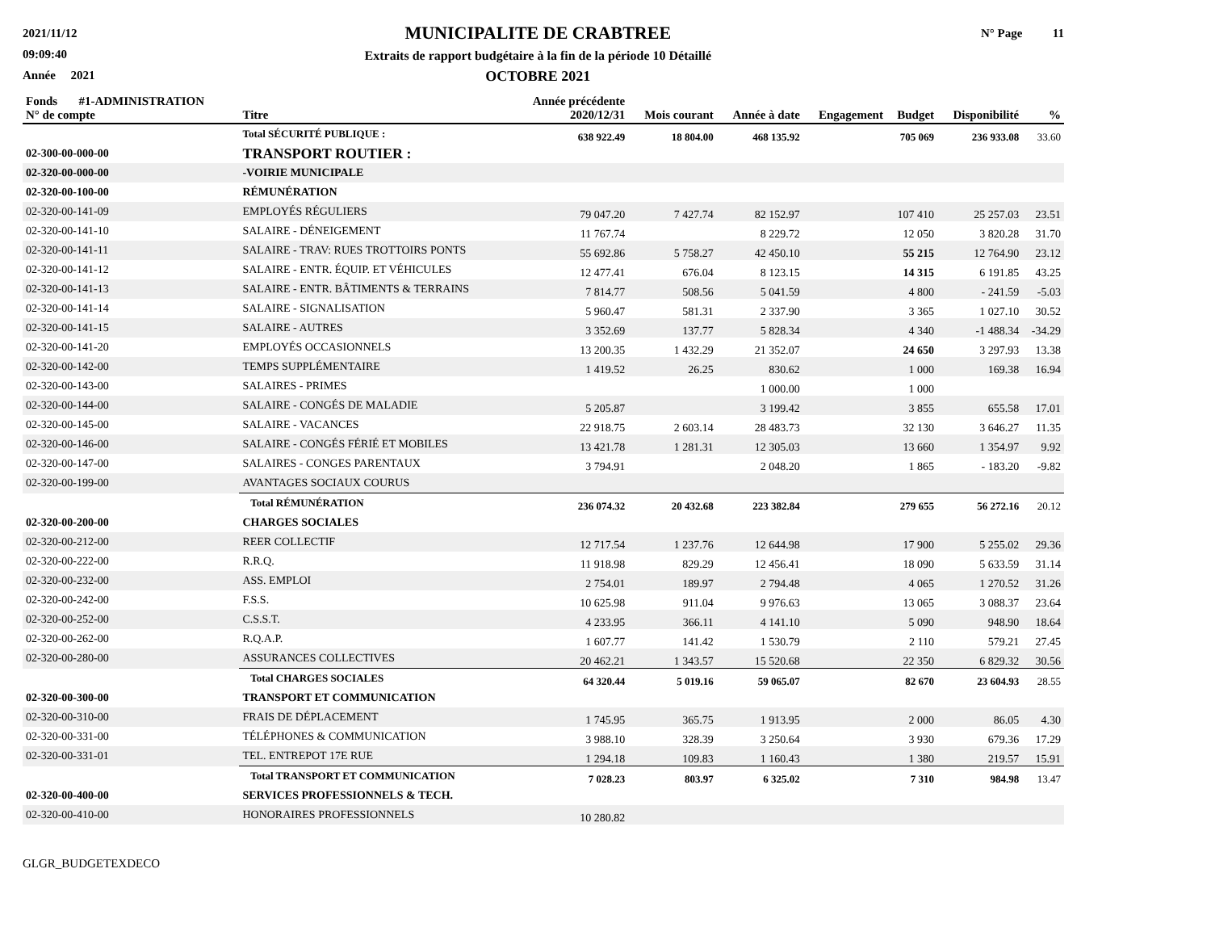2021/11/12
09:09:40
Année 2021
MUNICIPALITE DE CRABTREE
Extraits de rapport budgétaire à la fin de la période 10 Détaillé
OCTOBRE 2021
N° Page 11
| Fonds #1-ADMINISTRATION N° de compte | Titre | Année précédente 2020/12/31 | Mois courant | Année à date | Engagement | Budget | Disponibilité | % |
| --- | --- | --- | --- | --- | --- | --- | --- | --- |
| | Total SÉCURITÉ PUBLIQUE : | 638 922.49 | 18 804.00 | 468 135.92 | | 705 069 | 236 933.08 | 33.60 |
| 02-300-00-000-00 | TRANSPORT ROUTIER : | | | | | | | |
| 02-320-00-000-00 | -VOIRIE MUNICIPALE | | | | | | | |
| 02-320-00-100-00 | RÉMUNÉRATION | | | | | | | |
| 02-320-00-141-09 | EMPLOYÉS RÉGULIERS | 79 047.20 | 7 427.74 | 82 152.97 | | 107 410 | 25 257.03 | 23.51 |
| 02-320-00-141-10 | SALAIRE - DÉNEIGEMENT | 11 767.74 | | 8 229.72 | | 12 050 | 3 820.28 | 31.70 |
| 02-320-00-141-11 | SALAIRE - TRAV: RUES TROTTOIRS PONTS | 55 692.86 | 5 758.27 | 42 450.10 | | 55 215 | 12 764.90 | 23.12 |
| 02-320-00-141-12 | SALAIRE - ENTR. ÉQUIP. ET VÉHICULES | 12 477.41 | 676.04 | 8 123.15 | | 14 315 | 6 191.85 | 43.25 |
| 02-320-00-141-13 | SALAIRE - ENTR. BÂTIMENTS & TERRAINS | 7 814.77 | 508.56 | 5 041.59 | | 4 800 | - 241.59 | -5.03 |
| 02-320-00-141-14 | SALAIRE - SIGNALISATION | 5 960.47 | 581.31 | 2 337.90 | | 3 365 | 1 027.10 | 30.52 |
| 02-320-00-141-15 | SALAIRE - AUTRES | 3 352.69 | 137.77 | 5 828.34 | | 4 340 | -1 488.34 | -34.29 |
| 02-320-00-141-20 | EMPLOYÉS OCCASIONNELS | 13 200.35 | 1 432.29 | 21 352.07 | | 24 650 | 3 297.93 | 13.38 |
| 02-320-00-142-00 | TEMPS SUPPLÉMENTAIRE | 1 419.52 | 26.25 | 830.62 | | 1 000 | 169.38 | 16.94 |
| 02-320-00-143-00 | SALAIRES - PRIMES | | | 1 000.00 | | 1 000 | | |
| 02-320-00-144-00 | SALAIRE - CONGÉS DE MALADIE | 5 205.87 | | 3 199.42 | | 3 855 | 655.58 | 17.01 |
| 02-320-00-145-00 | SALAIRE - VACANCES | 22 918.75 | 2 603.14 | 28 483.73 | | 32 130 | 3 646.27 | 11.35 |
| 02-320-00-146-00 | SALAIRE - CONGÉS FÉRIÉ ET MOBILES | 13 421.78 | 1 281.31 | 12 305.03 | | 13 660 | 1 354.97 | 9.92 |
| 02-320-00-147-00 | SALAIRES - CONGES PARENTAUX | 3 794.91 | | 2 048.20 | | 1 865 | - 183.20 | -9.82 |
| 02-320-00-199-00 | AVANTAGES SOCIAUX COURUS | | | | | | | |
| | Total RÉMUNÉRATION | 236 074.32 | 20 432.68 | 223 382.84 | | 279 655 | 56 272.16 | 20.12 |
| 02-320-00-200-00 | CHARGES SOCIALES | | | | | | | |
| 02-320-00-212-00 | REER COLLECTIF | 12 717.54 | 1 237.76 | 12 644.98 | | 17 900 | 5 255.02 | 29.36 |
| 02-320-00-222-00 | R.R.Q. | 11 918.98 | 829.29 | 12 456.41 | | 18 090 | 5 633.59 | 31.14 |
| 02-320-00-232-00 | ASS. EMPLOI | 2 754.01 | 189.97 | 2 794.48 | | 4 065 | 1 270.52 | 31.26 |
| 02-320-00-242-00 | F.S.S. | 10 625.98 | 911.04 | 9 976.63 | | 13 065 | 3 088.37 | 23.64 |
| 02-320-00-252-00 | C.S.S.T. | 4 233.95 | 366.11 | 4 141.10 | | 5 090 | 948.90 | 18.64 |
| 02-320-00-262-00 | R.Q.A.P. | 1 607.77 | 141.42 | 1 530.79 | | 2 110 | 579.21 | 27.45 |
| 02-320-00-280-00 | ASSURANCES COLLECTIVES | 20 462.21 | 1 343.57 | 15 520.68 | | 22 350 | 6 829.32 | 30.56 |
| | Total CHARGES SOCIALES | 64 320.44 | 5 019.16 | 59 065.07 | | 82 670 | 23 604.93 | 28.55 |
| 02-320-00-300-00 | TRANSPORT ET COMMUNICATION | | | | | | | |
| 02-320-00-310-00 | FRAIS DE DÉPLACEMENT | 1 745.95 | 365.75 | 1 913.95 | | 2 000 | 86.05 | 4.30 |
| 02-320-00-331-00 | TÉLÉPHONES & COMMUNICATION | 3 988.10 | 328.39 | 3 250.64 | | 3 930 | 679.36 | 17.29 |
| 02-320-00-331-01 | TEL. ENTREPOT 17E RUE | 1 294.18 | 109.83 | 1 160.43 | | 1 380 | 219.57 | 15.91 |
| | Total TRANSPORT ET COMMUNICATION | 7 028.23 | 803.97 | 6 325.02 | | 7 310 | 984.98 | 13.47 |
| 02-320-00-400-00 | SERVICES PROFESSIONNELS & TECH. | | | | | | | |
| 02-320-00-410-00 | HONORAIRES PROFESSIONNELS | 10 280.82 | | | | | | |
GLGR_BUDGETEXDECO